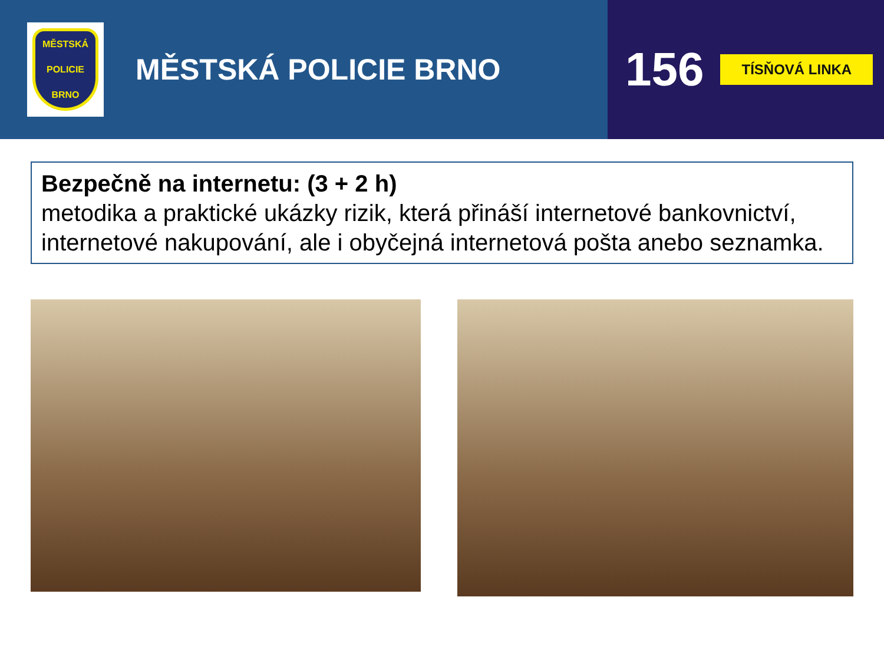MĚSTSKÁ
POLICIE
BRNO
MĚSTSKÁ POLICIE BRNO
156 TÍSŇOVÁ LINKA
Bezpečně na internetu: (3 + 2 h)
metodika a praktické ukázky rizik, která přináší internetové bankovnictví, internetové nakupování, ale i obyčejná internetová pošta anebo seznamka.